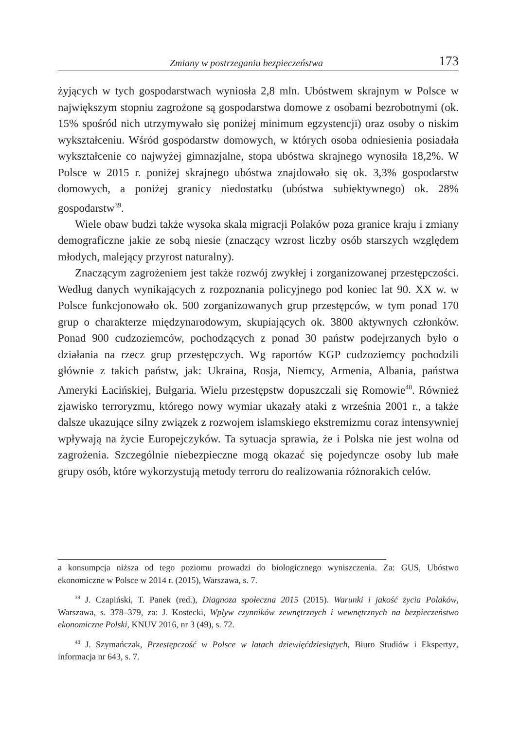Zmiany w postrzeganiu bezpieczeństwa 173
żyjących w tych gospodarstwach wyniosła 2,8 mln. Ubóstwem skrajnym w Polsce w największym stopniu zagrożone są gospodarstwa domowe z osobami bezrobotnymi (ok. 15% spośród nich utrzymywało się poniżej minimum egzystencji) oraz osoby o niskim wykształceniu. Wśród gospodarstw domowych, w których osoba odniesienia posiadała wykształcenie co najwyżej gimnazjalne, stopa ubóstwa skrajnego wynosiła 18,2%. W Polsce w 2015 r. poniżej skrajnego ubóstwa znajdowało się ok. 3,3% gospodarstw domowych, a poniżej granicy niedostatku (ubóstwa subiektywnego) ok. 28% gospodarstw<sup>39</sup>.
Wiele obaw budzi także wysoka skala migracji Polaków poza granice kraju i zmiany demograficzne jakie ze sobą niesie (znaczący wzrost liczby osób starszych względem młodych, malejący przyrost naturalny).
Znaczącym zagrożeniem jest także rozwój zwykłej i zorganizowanej przestępczości. Według danych wynikających z rozpoznania policyjnego pod koniec lat 90. XX w. w Polsce funkcjonowało ok. 500 zorganizowanych grup przestępców, w tym ponad 170 grup o charakterze międzynarodowym, skupiających ok. 3800 aktywnych członków. Ponad 900 cudzoziemców, pochodzących z ponad 30 państw podejrzanych było o działania na rzecz grup przestępczych. Wg raportów KGP cudzoziemcy pochodzili głównie z takich państw, jak: Ukraina, Rosja, Niemcy, Armenia, Albania, państwa Ameryki Łacińskiej, Bułgaria. Wielu przestępstw dopuszczali się Romowie<sup>40</sup>. Również zjawisko terroryzmu, którego nowy wymiar ukazały ataki z września 2001 r., a także dalsze ukazujące silny związek z rozwojem islamskiego ekstremizmu coraz intensywniej wpływają na życie Europejczyków. Ta sytuacja sprawia, że i Polska nie jest wolna od zagrożenia. Szczególnie niebezpieczne mogą okazać się pojedyncze osoby lub małe grupy osób, które wykorzystują metody terroru do realizowania różnorakich celów.
a konsumpcja niższa od tego poziomu prowadzi do biologicznego wyniszczenia. Za: GUS, Ubóstwo ekonomiczne w Polsce w 2014 r. (2015), Warszawa, s. 7.
<sup>39</sup> J. Czapiński, T. Panek (red.), Diagnoza społeczna 2015 (2015). Warunki i jakość życia Polaków, Warszawa, s. 378–379, za: J. Kostecki, Wpływ czynników zewnętrznych i wewnętrznych na bezpieczeństwo ekonomiczne Polski, KNUV 2016, nr 3 (49), s. 72.
<sup>40</sup> J. Szymańczak, Przestępczość w Polsce w latach dziewięćdziesiątych, Biuro Studiów i Ekspertyz, informacja nr 643, s. 7.